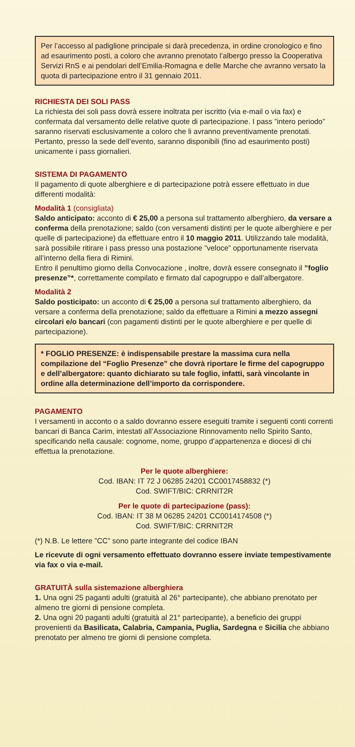Per l’accesso al padiglione principale si darà precedenza, in ordine cronologico e fino ad esaurimento posti, a coloro che avranno prenotato l’albergo presso la Cooperativa Servizi RnS e ai pendolari dell’Emilia-Romagna e delle Marche che avranno versato la quota di partecipazione entro il 31 gennaio 2011.
RICHIESTA DEI SOLI PASS
La richiesta dei soli pass dovrà essere inoltrata per iscritto (via e-mail o via fax) e confermata dal versamento delle relative quote di partecipazione. I pass ”intero periodo” saranno riservati esclusivamente a coloro che li avranno preventivamente prenotati. Pertanto, presso la sede dell’evento, saranno disponibili (fino ad esaurimento posti) unicamente i pass giornalieri.
SISTEMA DI PAGAMENTO
Il pagamento di quote alberghiere e di partecipazione potrà essere effettuato in due differenti modalità:
Modalità 1 (consigliata)
Saldo anticipato: acconto di € 25,00 a persona sul trattamento alberghiero, da versare a conferma della prenotazione; saldo (con versamenti distinti per le quote alberghiere e per quelle di partecipazione) da effettuare entro il 10 maggio 2011. Utilizzando tale modalità, sarà possibile ritirare i pass presso una postazione ”veloce” opportunamente riservata all’interno della fiera di Rimini.
Entro il penultimo giorno della Convocazione , inoltre, dovrà essere consegnato il ”foglio presenze”*, correttamente compilato e firmato dal capogruppo e dall’albergatore.
Modalità 2
Saldo posticipato: un acconto di € 25,00 a persona sul trattamento alberghiero, da versare a conferma della prenotazione; saldo da effettuare a Rimini a mezzo assegni circolari e/o bancari (con pagamenti distinti per le quote alberghiere e per quelle di partecipazione).
* FOGLIO PRESENZE: è indispensabile prestare la massima cura nella compilazione del “Foglio Presenze” che dovrà riportare le firme del capogruppo e dell’albergatore: quanto dichiarato su tale foglio, infatti, sarà vincolante in ordine alla determinazione dell’importo da corrispondere.
PAGAMENTO
I versamenti in acconto o a saldo dovranno essere eseguiti tramite i seguenti conti correnti bancari di Banca Carim, intestati all’Associazione Rinnovamento nello Spirito Santo, specificando nella causale: cognome, nome, gruppo d’appartenenza e diocesi di chi effettua la prenotazione.
Per le quote alberghiere:
Cod. IBAN: IT 72 J 06285 24201 CC0017458832 (*)
Cod. SWIFT/BIC: CRRNIT2R
Per le quote di partecipazione (pass):
Cod. IBAN: IT 38 M 06285 24201 CC0014174508 (*)
Cod. SWIFT/BIC: CRRNIT2R
(*) N.B. Le lettere ”CC” sono parte integrante del codice IBAN
Le ricevute di ogni versamento effettuato dovranno essere inviate tempestivamente via fax o via e-mail.
GRATUITÀ sulla sistemazione alberghiera
1. Una ogni 25 paganti adulti (gratuità al 26° partecipante), che abbiano prenotato per almeno tre giorni di pensione completa.
2. Una ogni 20 paganti adulti (gratuità al 21° partecipante), a beneficio dei gruppi provenienti da Basilicata, Calabria, Campania, Puglia, Sardegna e Sicilia che abbiano prenotato per almeno tre giorni di pensione completa.